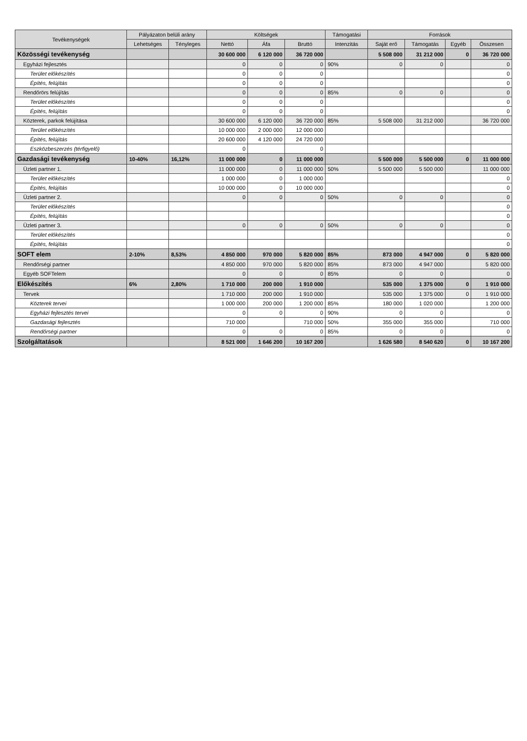| Tevékenységek | Pályázaton belüli arány | | Költségek | | | Támogatási | Források | | | |
| --- | --- | --- | --- | --- | --- | --- | --- | --- | --- | --- |
| | Lehetséges | Tényleges | Nettó | Áfa | Bruttó | Intenzitás | Saját erő | Támogatás | Egyéb | Összesen |
| Közösségi tevékenység | | | 30 600 000 | 6 120 000 | 36 720 000 | | 5 508 000 | 31 212 000 | 0 | 36 720 000 |
| Egyházi fejlesztés | | | 0 | 0 | 0 | 90% | 0 | 0 | | 0 |
| Terület előkészítés | | | 0 | 0 | 0 | | | | | 0 |
| Építés, felújítás | | | 0 | 0 | 0 | | | | | 0 |
| Rendőrörs felújítás | | | 0 | 0 | 0 | 85% | 0 | 0 | | 0 |
| Terület előkészítés | | | 0 | 0 | 0 | | | | | 0 |
| Építés, felújítás | | | 0 | 0 | 0 | | | | | 0 |
| Közterek, parkok felújítása | | | 30 600 000 | 6 120 000 | 36 720 000 | 85% | 5 508 000 | 31 212 000 | | 36 720 000 |
| Terület előkészítés | | | 10 000 000 | 2 000 000 | 12 000 000 | | | | | |
| Építés, felújítás | | | 20 600 000 | 4 120 000 | 24 720 000 | | | | | |
| Eszközbeszerzés (térfigyelő) | | | 0 | | 0 | | | | | |
| Gazdasági tevékenység | 10-40% | 16,12% | 11 000 000 | 0 | 11 000 000 | | 5 500 000 | 5 500 000 | 0 | 11 000 000 |
| Üzleti partner 1. | | | 11 000 000 | 0 | 11 000 000 | 50% | 5 500 000 | 5 500 000 | | 11 000 000 |
| Terület előkészítés | | | 1 000 000 | 0 | 1 000 000 | | | | | 0 |
| Építés, felújítás | | | 10 000 000 | 0 | 10 000 000 | | | | | 0 |
| Üzleti partner 2. | | | 0 | 0 | 0 | 50% | 0 | 0 | | 0 |
| Terület előkészítés | | | | | | | | | | 0 |
| Építés, felújítás | | | | | | | | | | 0 |
| Üzleti partner 3. | | | 0 | 0 | 0 | 50% | 0 | 0 | | 0 |
| Terület előkészítés | | | | | | | | | | 0 |
| Építés, felújítás | | | | | | | | | | 0 |
| SOFT elem | 2-10% | 8,53% | 4 850 000 | 970 000 | 5 820 000 | 85% | 873 000 | 4 947 000 | 0 | 5 820 000 |
| Rendőrségi partner | | | 4 850 000 | 970 000 | 5 820 000 | 85% | 873 000 | 4 947 000 | | 5 820 000 |
| Egyéb SOFTelem | | | 0 | 0 | 0 | 85% | 0 | 0 | | 0 |
| Előkészítés | 6% | 2,80% | 1 710 000 | 200 000 | 1 910 000 | | 535 000 | 1 375 000 | 0 | 1 910 000 |
| Tervek | | | 1 710 000 | 200 000 | 1 910 000 | | 535 000 | 1 375 000 | 0 | 1 910 000 |
| Közterek tervei | | | 1 000 000 | 200 000 | 1 200 000 | 85% | 180 000 | 1 020 000 | | 1 200 000 |
| Egyházi fejlesztés tervei | | | 0 | 0 | 0 | 90% | 0 | 0 | | 0 |
| Gazdasági fejlesztés | | | 710 000 | | 710 000 | 50% | 355 000 | 355 000 | | 710 000 |
| Rendőrségi partner | | | 0 | 0 | 0 | 85% | 0 | 0 | | 0 |
| Szolgáltatások | | | 8 521 000 | 1 646 200 | 10 167 200 | | 1 626 580 | 8 540 620 | 0 | 10 167 200 |